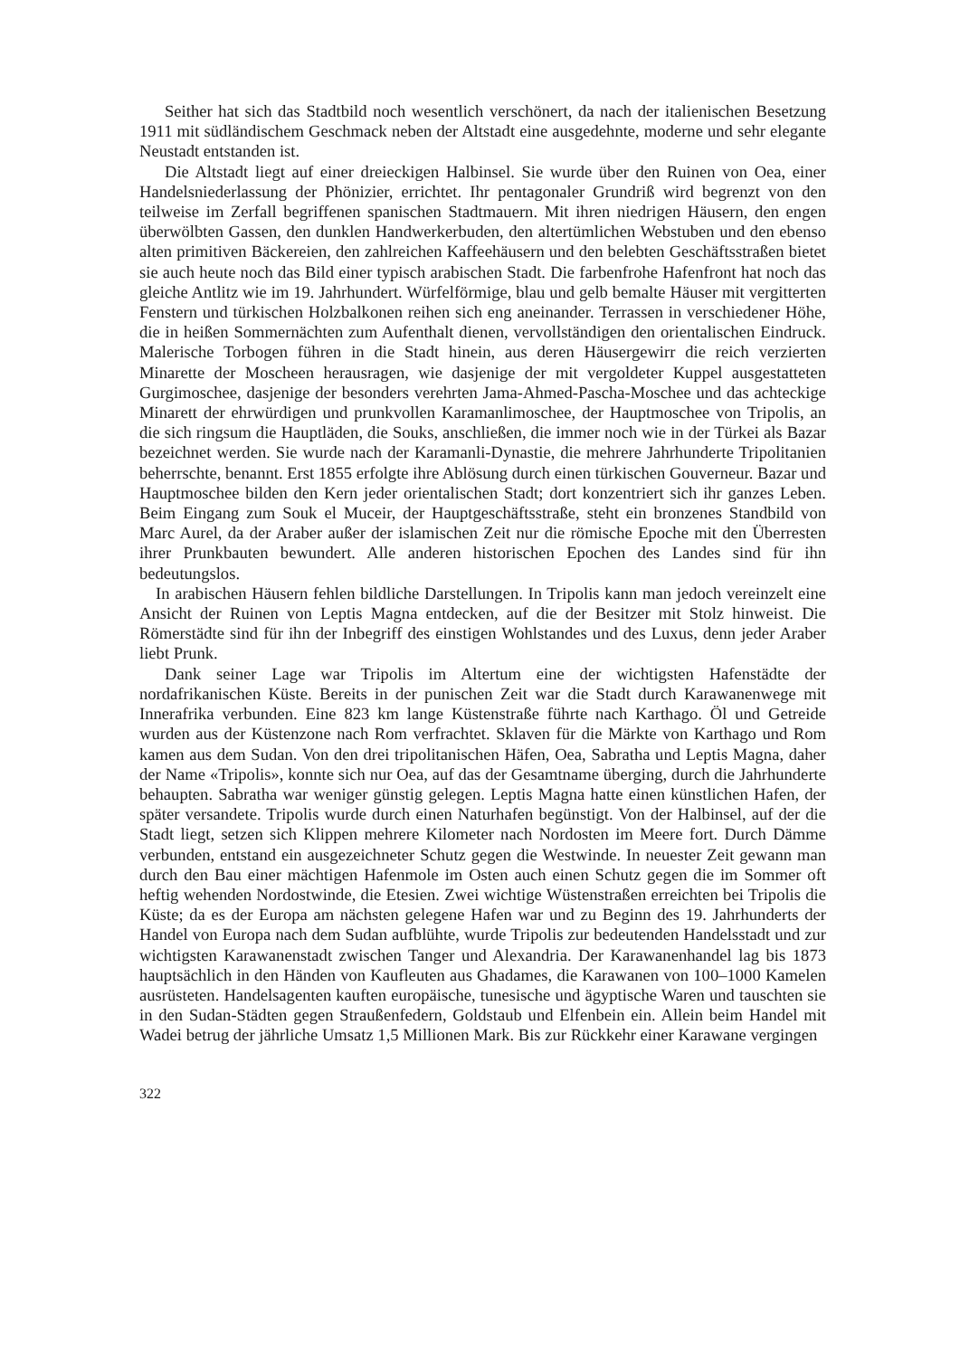Seither hat sich das Stadtbild noch wesentlich verschönert, da nach der italienischen Besetzung 1911 mit südländischem Geschmack neben der Altstadt eine ausgedehnte, moderne und sehr elegante Neustadt entstanden ist.
Die Altstadt liegt auf einer dreieckigen Halbinsel. Sie wurde über den Ruinen von Oea, einer Handelsniederlassung der Phönizier, errichtet. Ihr pentagonaler Grundriß wird begrenzt von den teilweise im Zerfall begriffenen spanischen Stadtmauern. Mit ihren niedrigen Häusern, den engen überwölbten Gassen, den dunklen Handwerkerbuden, den altertümlichen Webstuben und den ebenso alten primitiven Bäckereien, den zahlreichen Kaffeehäusern und den belebten Geschäftsstraßen bietet sie auch heute noch das Bild einer typisch arabischen Stadt. Die farbenfrohe Hafenfront hat noch das gleiche Antlitz wie im 19. Jahrhundert. Würfelförmige, blau und gelb bemalte Häuser mit vergitterten Fenstern und türkischen Holzbalkonen reihen sich eng aneinander. Terrassen in verschiedener Höhe, die in heißen Sommernächten zum Aufenthalt dienen, vervollständigen den orientalischen Eindruck. Malerische Torbogen führen in die Stadt hinein, aus deren Häusergewirr die reich verzierten Minarette der Moscheen herausragen, wie dasjenige der mit vergoldeter Kuppel ausgestatteten Gurgimoschee, dasjenige der besonders verehrten Jama-Ahmed-Pascha-Moschee und das achteckige Minarett der ehrwürdigen und prunkvollen Karamanlimoschee, der Hauptmoschee von Tripolis, an die sich ringsum die Hauptläden, die Souks, anschließen, die immer noch wie in der Türkei als Bazar bezeichnet werden. Sie wurde nach der Karamanli-Dynastie, die mehrere Jahrhunderte Tripolitanien beherrschte, benannt. Erst 1855 erfolgte ihre Ablösung durch einen türkischen Gouverneur. Bazar und Hauptmoschee bilden den Kern jeder orientalischen Stadt; dort konzentriert sich ihr ganzes Leben. Beim Eingang zum Souk el Muceir, der Hauptgeschäftsstraße, steht ein bronzenes Standbild von Marc Aurel, da der Araber außer der islamischen Zeit nur die römische Epoche mit den Überresten ihrer Prunkbauten bewundert. Alle anderen historischen Epochen des Landes sind für ihn bedeutungslos.
In arabischen Häusern fehlen bildliche Darstellungen. In Tripolis kann man jedoch vereinzelt eine Ansicht der Ruinen von Leptis Magna entdecken, auf die der Besitzer mit Stolz hinweist. Die Römerstädte sind für ihn der Inbegriff des einstigen Wohlstandes und des Luxus, denn jeder Araber liebt Prunk.
Dank seiner Lage war Tripolis im Altertum eine der wichtigsten Hafenstädte der nordafrikanischen Küste. Bereits in der punischen Zeit war die Stadt durch Karawanenwege mit Innerafrika verbunden. Eine 823 km lange Küstenstraße führte nach Karthago. Öl und Getreide wurden aus der Küstenzone nach Rom verfrachtet. Sklaven für die Märkte von Karthago und Rom kamen aus dem Sudan. Von den drei tripolitanischen Häfen, Oea, Sabratha und Leptis Magna, daher der Name «Tripolis», konnte sich nur Oea, auf das der Gesamtname überging, durch die Jahrhunderte behaupten. Sabratha war weniger günstig gelegen. Leptis Magna hatte einen künstlichen Hafen, der später versandete. Tripolis wurde durch einen Naturhafen begünstigt. Von der Halbinsel, auf der die Stadt liegt, setzen sich Klippen mehrere Kilometer nach Nordosten im Meere fort. Durch Dämme verbunden, entstand ein ausgezeichneter Schutz gegen die Westwinde. In neuester Zeit gewann man durch den Bau einer mächtigen Hafenmole im Osten auch einen Schutz gegen die im Sommer oft heftig wehenden Nordostwinde, die Etesien. Zwei wichtige Wüstenstraßen erreichten bei Tripolis die Küste; da es der Europa am nächsten gelegene Hafen war und zu Beginn des 19. Jahrhunderts der Handel von Europa nach dem Sudan aufblühte, wurde Tripolis zur bedeutenden Handelsstadt und zur wichtigsten Karawanenstadt zwischen Tanger und Alexandria. Der Karawanenhandel lag bis 1873 hauptsächlich in den Händen von Kaufleuten aus Ghadames, die Karawanen von 100–1000 Kamelen ausrüsteten. Handelsagenten kauften europäische, tunesische und ägyptische Waren und tauschten sie in den Sudan-Städten gegen Straußenfedern, Goldstaub und Elfenbein ein. Allein beim Handel mit Wadei betrug der jährliche Umsatz 1,5 Millionen Mark. Bis zur Rückkehr einer Karawane vergingen
322